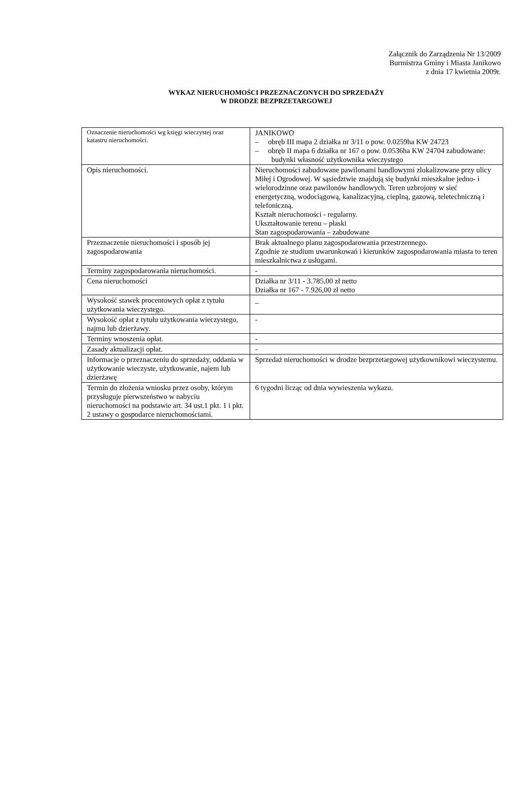Załącznik do Zarządzenia Nr 13/2009
Burmistrza Gminy i Miasta Janikowo
z dnia 17 kwietnia 2009r.
WYKAZ NIERUCHOMOŚCI PRZEZNACZONYCH DO SPRZEDAŻY
W DRODZE BEZPRZETARGOWEJ
| Oznaczenie nieruchomości wg księgi wieczystej oraz katastru nieruchomości. | JANIKOWO – obręb III mapa 2 działka nr 3/11 o pow. 0.0259ha KW 24723 – obręb II mapa 6 działka nr 167 o pow. 0.0536ha KW 24704 zabudowane: budynki własność użytkownika wieczystego |
| Opis nieruchomości. | Nieruchomości zabudowane pawilonami handlowymi zlokalizowane przy ulicy Miłej i Ogrodowej. W sąsiedztwie znajdują się budynki mieszkalne jedno- i wielorodzinne oraz pawilonów handlowych. Teren uzbrojony w sieć energetyczną, wodociągową, kanalizacyjną, cieplną, gazową, teletechniczną i telefoniczną. Kształt nieruchomości - regularny. Ukształtowanie terenu – płaski Stan zagospodarowania – zabudowane |
| Przeznaczenie nieruchomości i sposób jej zagospodarowania | Brak aktualnego planu zagospodarowania przestrzennego. Zgodnie ze studium uwarunkowań i kierunków zagospodarowania miasta to teren mieszkalnictwa z usługami. |
| Terminy zagospodarowania nieruchomości. | - |
| Cena nieruchomości | Działka nr 3/11 - 3.785,00 zł netto Działka nr 167 - 7.926,00 zł netto |
| Wysokość stawek procentowych opłat z tytułu użytkowania wieczystego. | _ |
| Wysokość opłat z tytułu użytkowania wieczystego, najmu lub dzierżawy. | - |
| Terminy wnoszenia opłat. | - |
| Zasady aktualizacji opłat. | - |
| Informacje o przeznaczeniu do sprzedaży, oddania w użytkowanie wieczyste, użytkowanie, najem lub dzierżawę | Sprzedaż nieruchomości w drodze bezprzetargowej użytkownikowi wieczystemu. |
| Termin do złożenia wniosku przez osoby, którym przysługuje pierwszeństwo w nabyciu nieruchomości na podstawie art. 34 ust.1 pkt. 1 i pkt. 2 ustawy o gospodarce nieruchomościami. | 6 tygodni licząc od dnia wywieszenia wykazu. |